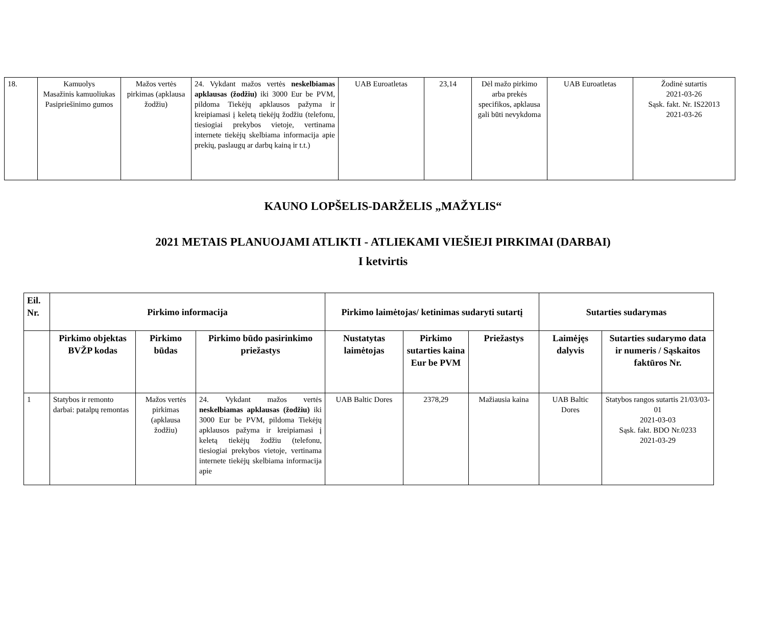| 18. | Kamuolys Masažinis kamuoliukas Pasipriešinimo gumos | Mažos vertės pirkimas (apklausa žodžiu) | 24. Vykdant mažos vertės neskelbiamas apklausas (žodžiu) iki 3000 Eur be PVM, pildoma Tiekėjų apklausos pažyma ir kreipiamasi į keletą tiekėjų žodžiu (telefonu, tiesiogiai prekybos vietoje, vertinama internete tiekėjų skelbiama informacija apie prekių, paslaugų ar darbų kainą ir t.t.) | UAB Euroatletas | 23,14 | Dėl mažo pirkimo arba prekės specifikos, apklausa gali būti nevykdoma | UAB Euroatletas | Žodinė sutartis 2021-03-26 Sąsk. fakt. Nr. IS22013 2021-03-26 |
KAUNO LOPŠELIS-DARŽELIS „MAŽYLIS“
2021 METAIS PLANUOJAMI ATLIKTI - ATLIEKAMI VIEŠIEJI PIRKIMAI (DARBAI)
I ketvirtis
| Eil. Nr. | Pirkimo informacija | | | Pirkimo laimėtojas/ ketinimas sudaryti sutartį | | | Sutarties sudarymas | |
| --- | --- | --- | --- | --- | --- | --- | --- | --- |
| | Pirkimo objektas BVŽP kodas | Pirkimo būdas | Pirkimo būdo pasirinkimo priežastys | Nustatytas laimėtojas | Pirkimo sutarties kaina Eur be PVM | Priežastys | Laimėjęs dalyvis | Sutarties sudarymo data ir numeris / Sąskaitos faktūros Nr. |
| 1 | Statybos ir remonto darbai: patalpų remontas | Mažos vertės pirkimas (apklausa žodžiu) | 24. Vykdant mažos vertės neskelbiamas apklausas (žodžiu) iki 3000 Eur be PVM, pildoma Tiekėjų apklausos pažyma ir kreipiamasi į keletą tiekėjų žodžiu (telefonu, tiesiogiai prekybos vietoje, vertinama internete tiekėjų skelbiama informacija apie | UAB Baltic Dores | 2378,29 | Mažiausia kaina | UAB Baltic Dores | Statybos rangos sutartis 21/03/03-01 2021-03-03 Sąsk. fakt. BDO Nr.0233 2021-03-29 |